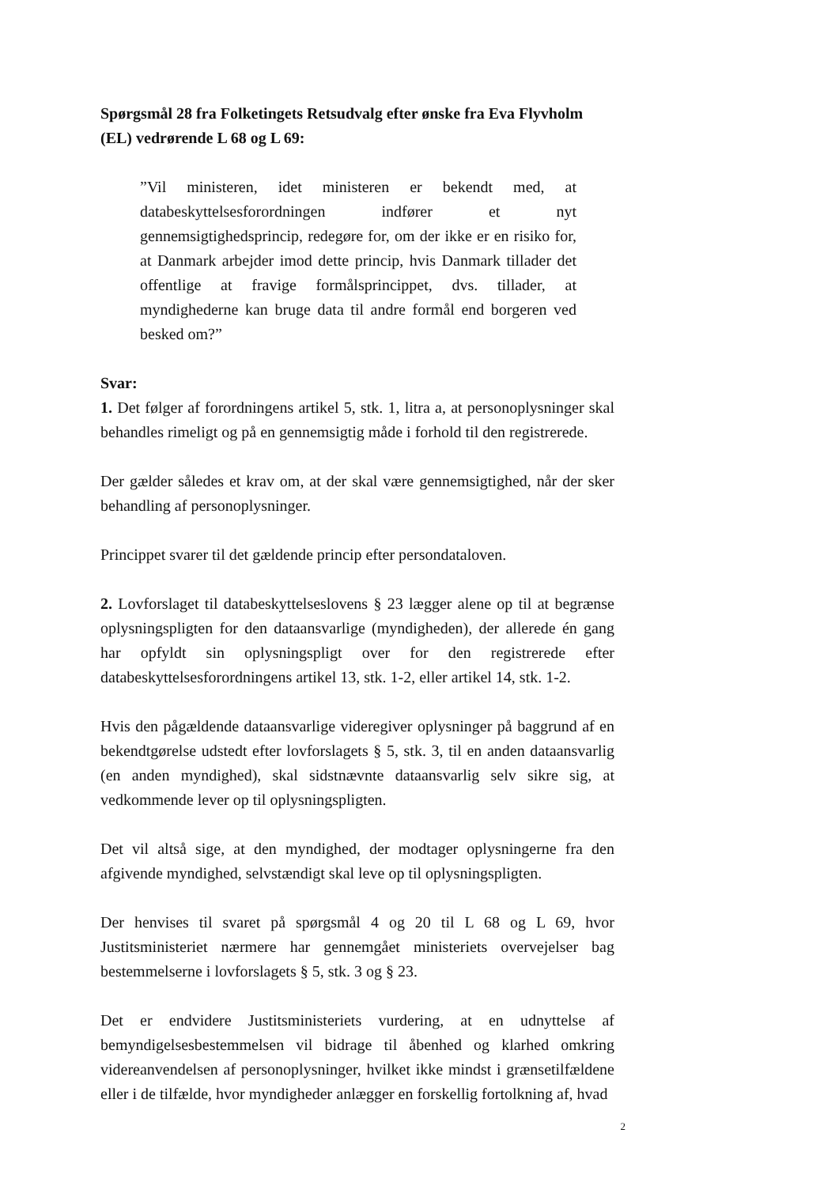Spørgsmål 28 fra Folketingets Retsudvalg efter ønske fra Eva Flyvholm (EL) vedrørende L 68 og L 69:
”Vil ministeren, idet ministeren er bekendt med, at databeskyttelsesforordningen indfører et nyt gennemsigtighedsprincip, redegøre for, om der ikke er en risiko for, at Danmark arbejder imod dette princip, hvis Danmark tillader det offentlige at fravige formålsprincippet, dvs. tillader, at myndighederne kan bruge data til andre formål end borgeren ved besked om?”
Svar:
1. Det følger af forordningens artikel 5, stk. 1, litra a, at personoplysninger skal behandles rimeligt og på en gennemsigtig måde i forhold til den registrerede.
Der gælder således et krav om, at der skal være gennemsigtighed, når der sker behandling af personoplysninger.
Princippet svarer til det gældende princip efter persondataloven.
2. Lovforslaget til databeskyttelseslovens § 23 lægger alene op til at begrænse oplysningspligten for den dataansvarlige (myndigheden), der allerede én gang har opfyldt sin oplysningspligt over for den registrerede efter databeskyttelsesforordningens artikel 13, stk. 1-2, eller artikel 14, stk. 1-2.
Hvis den pågældende dataansvarlige videregiver oplysninger på baggrund af en bekendtgørelse udstedt efter lovforslagets § 5, stk. 3, til en anden dataansvarlig (en anden myndighed), skal sidstnævnte dataansvarlig selv sikre sig, at vedkommende lever op til oplysningspligten.
Det vil altså sige, at den myndighed, der modtager oplysningerne fra den afgivende myndighed, selvstændigt skal leve op til oplysningspligten.
Der henvises til svaret på spørgsmål 4 og 20 til L 68 og L 69, hvor Justitsministeriet nærmere har gennemgået ministeriets overvejelser bag bestemmelserne i lovforslagets § 5, stk. 3 og § 23.
Det er endvidere Justitsministeriets vurdering, at en udnyttelse af bemyndigelsesbestemmelsen vil bidrage til åbenhed og klarhed omkring videreanvendelsen af personoplysninger, hvilket ikke mindst i grænsetilfældene eller i de tilfælde, hvor myndigheder anlægger en forskellig fortolkning af, hvad
2